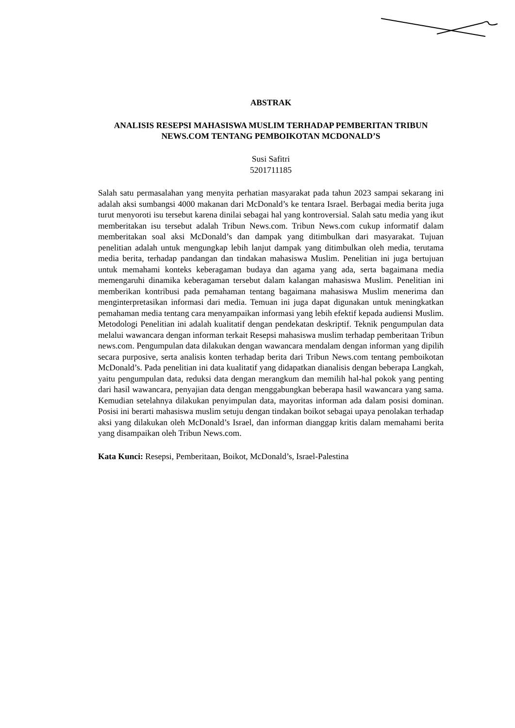ABSTRAK
ANALISIS RESEPSI MAHASISWA MUSLIM TERHADAP PEMBERITAN TRIBUN NEWS.COM TENTANG PEMBOIKOTAN MCDONALD’S
Susi Safitri
5201711185
Salah satu permasalahan yang menyita perhatian masyarakat pada tahun 2023 sampai sekarang ini adalah aksi sumbangsi 4000 makanan dari McDonald’s ke tentara Israel. Berbagai media berita juga turut menyoroti isu tersebut karena dinilai sebagai hal yang kontroversial. Salah satu media yang ikut memberitakan isu tersebut adalah Tribun News.com. Tribun News.com cukup informatif dalam memberitakan soal aksi McDonald’s dan dampak yang ditimbulkan dari masyarakat. Tujuan penelitian adalah untuk mengungkap lebih lanjut dampak yang ditimbulkan oleh media, terutama media berita, terhadap pandangan dan tindakan mahasiswa Muslim. Penelitian ini juga bertujuan untuk memahami konteks keberagaman budaya dan agama yang ada, serta bagaimana media memengaruhi dinamika keberagaman tersebut dalam kalangan mahasiswa Muslim. Penelitian ini memberikan kontribusi pada pemahaman tentang bagaimana mahasiswa Muslim menerima dan menginterpretasikan informasi dari media. Temuan ini juga dapat digunakan untuk meningkatkan pemahaman media tentang cara menyampaikan informasi yang lebih efektif kepada audiensi Muslim. Metodologi Penelitian ini adalah kualitatif dengan pendekatan deskriptif. Teknik pengumpulan data melalui wawancara dengan informan terkait Resepsi mahasiswa muslim terhadap pemberitaan Tribun news.com. Pengumpulan data dilakukan dengan wawancara mendalam dengan informan yang dipilih secara purposive, serta analisis konten terhadap berita dari Tribun News.com tentang pemboikotan McDonald’s. Pada penelitian ini data kualitatif yang didapatkan dianalisis dengan beberapa Langkah, yaitu pengumpulan data, reduksi data dengan merangkum dan memilih hal-hal pokok yang penting dari hasil wawancara, penyajian data dengan menggabungkan beberapa hasil wawancara yang sama. Kemudian setelahnya dilakukan penyimpulan data, mayoritas informan ada dalam posisi dominan. Posisi ini berarti mahasiswa muslim setuju dengan tindakan boikot sebagai upaya penolakan terhadap aksi yang dilakukan oleh McDonald’s Israel, dan informan dianggap kritis dalam memahami berita yang disampaikan oleh Tribun News.com.
Kata Kunci: Resepsi, Pemberitaan, Boikot, McDonald’s, Israel-Palestina